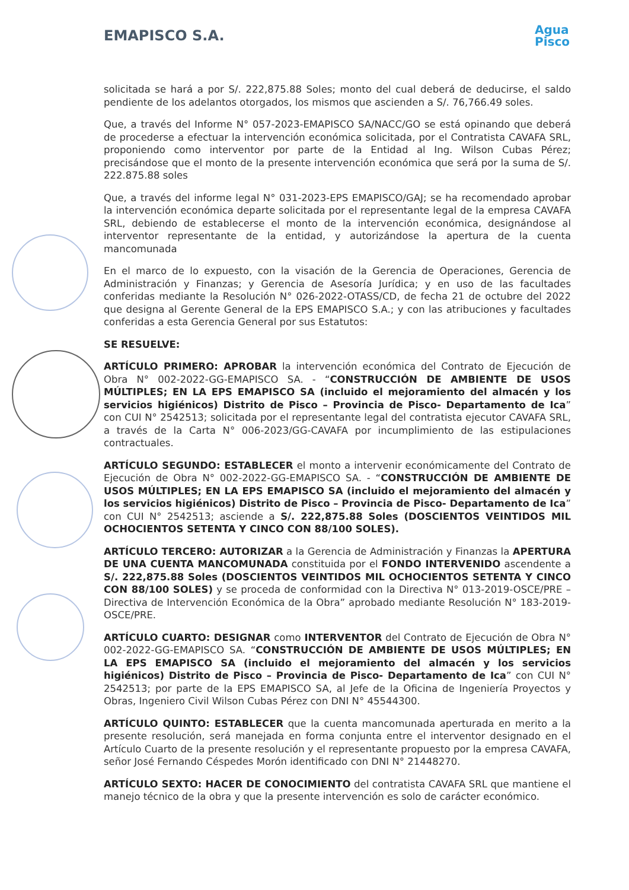EMAPISCO S.A.
Agua
Pisco
solicitada se hará a por S/. 222,875.88 Soles; monto del cual deberá de deducirse, el saldo pendiente de los adelantos otorgados, los mismos que ascienden a S/. 76,766.49 soles.
Que, a través del Informe N° 057-2023-EMAPISCO SA/NACC/GO se está opinando que deberá de procederse a efectuar la intervención económica solicitada, por el Contratista CAVAFA SRL, proponiendo como interventor por parte de la Entidad al Ing. Wilson Cubas Pérez; precisándose que el monto de la presente intervención económica que será por la suma de S/. 222.875.88 soles
Que, a través del informe legal N° 031-2023-EPS EMAPISCO/GAJ; se ha recomendado aprobar la intervención económica departe solicitada por el representante legal de la empresa CAVAFA SRL, debiendo de establecerse el monto de la intervención económica, designándose al interventor representante de la entidad, y autorizándose la apertura de la cuenta mancomunada
En el marco de lo expuesto, con la visación de la Gerencia de Operaciones, Gerencia de Administración y Finanzas; y Gerencia de Asesoría Jurídica; y en uso de las facultades conferidas mediante la Resolución N° 026-2022-OTASS/CD, de fecha 21 de octubre del 2022 que designa al Gerente General de la EPS EMAPISCO S.A.; y con las atribuciones y facultades conferidas a esta Gerencia General por sus Estatutos:
SE RESUELVE:
ARTÍCULO PRIMERO: APROBAR la intervención económica del Contrato de Ejecución de Obra N° 002-2022-GG-EMAPISCO SA. - “CONSTRUCCIÓN DE AMBIENTE DE USOS MÚLTIPLES; EN LA EPS EMAPISCO SA (incluido el mejoramiento del almacén y los servicios higiénicos) Distrito de Pisco – Provincia de Pisco- Departamento de Ica” con CUI N° 2542513; solicitada por el representante legal del contratista ejecutor CAVAFA SRL, a través de la Carta N° 006-2023/GG-CAVAFA por incumplimiento de las estipulaciones contractuales.
ARTÍCULO SEGUNDO: ESTABLECER el monto a intervenir económicamente del Contrato de Ejecución de Obra N° 002-2022-GG-EMAPISCO SA. - “CONSTRUCCIÓN DE AMBIENTE DE USOS MÚLTIPLES; EN LA EPS EMAPISCO SA (incluido el mejoramiento del almacén y los servicios higiénicos) Distrito de Pisco – Provincia de Pisco- Departamento de Ica” con CUI N° 2542513; asciende a S/. 222,875.88 Soles (DOSCIENTOS VEINTIDOS MIL OCHOCIENTOS SETENTA Y CINCO CON 88/100 SOLES).
ARTÍCULO TERCERO: AUTORIZAR a la Gerencia de Administración y Finanzas la APERTURA DE UNA CUENTA MANCOMUNADA constituida por el FONDO INTERVENIDO ascendente a S/. 222,875.88 Soles (DOSCIENTOS VEINTIDOS MIL OCHOCIENTOS SETENTA Y CINCO CON 88/100 SOLES) y se proceda de conformidad con la Directiva N° 013-2019-OSCE/PRE – Directiva de Intervención Económica de la Obra” aprobado mediante Resolución N° 183-2019-OSCE/PRE.
ARTÍCULO CUARTO: DESIGNAR como INTERVENTOR del Contrato de Ejecución de Obra N° 002-2022-GG-EMAPISCO SA. “CONSTRUCCIÓN DE AMBIENTE DE USOS MÚLTIPLES; EN LA EPS EMAPISCO SA (incluido el mejoramiento del almacén y los servicios higiénicos) Distrito de Pisco – Provincia de Pisco- Departamento de Ica” con CUI N° 2542513; por parte de la EPS EMAPISCO SA, al Jefe de la Oficina de Ingeniería Proyectos y Obras, Ingeniero Civil Wilson Cubas Pérez con DNI N° 45544300.
ARTÍCULO QUINTO: ESTABLECER que la cuenta mancomunada aperturada en merito a la presente resolución, será manejada en forma conjunta entre el interventor designado en el Artículo Cuarto de la presente resolución y el representante propuesto por la empresa CAVAFA, señor José Fernando Céspedes Morón identificado con DNI N° 21448270.
ARTÍCULO SEXTO: HACER DE CONOCIMIENTO del contratista CAVAFA SRL que mantiene el manejo técnico de la obra y que la presente intervención es solo de carácter económico.